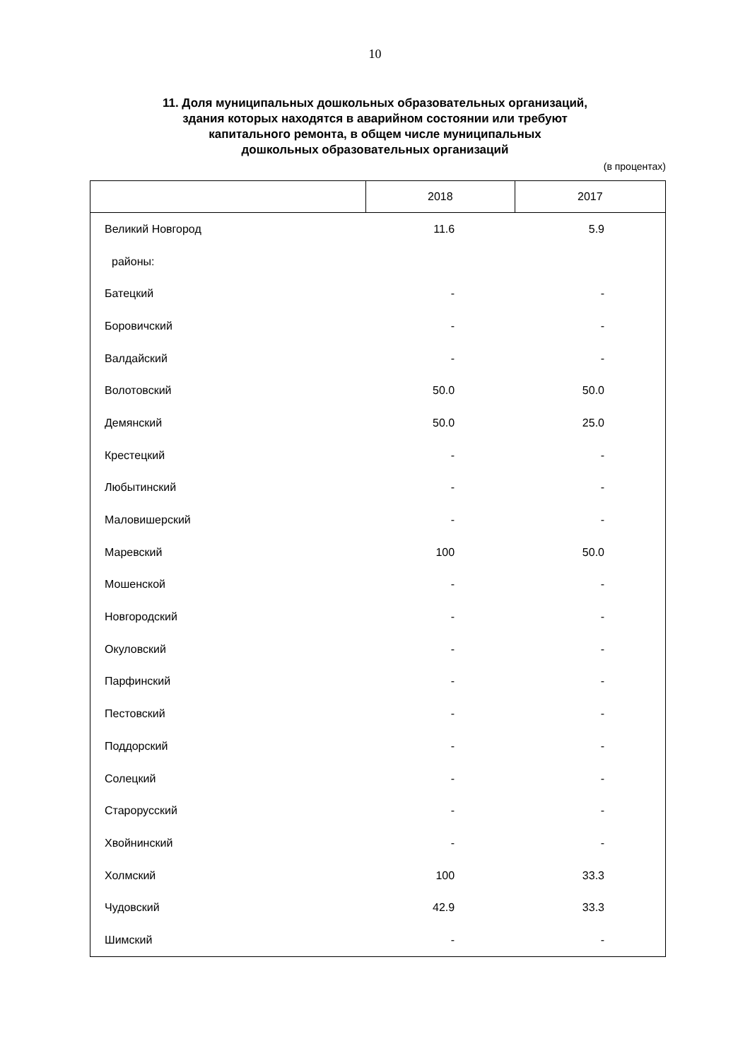10
11. Доля муниципальных дошкольных образовательных организаций,
здания которых находятся в аварийном состоянии или требуют
капитального ремонта, в общем числе муниципальных
дошкольных образовательных организаций
(в процентах)
| | 2018 | 2017 |
| --- | --- | --- |
| Великий Новгород | 11.6 | 5.9 |
| районы: | | |
| Батецкий | - | - |
| Боровичский | - | - |
| Валдайский | - | - |
| Волотовский | 50.0 | 50.0 |
| Демянский | 50.0 | 25.0 |
| Крестецкий | - | - |
| Любытинский | - | - |
| Маловишерский | - | - |
| Маревский | 100 | 50.0 |
| Мошенской | - | - |
| Новгородский | - | - |
| Окуловский | - | - |
| Парфинский | - | - |
| Пестовский | - | - |
| Поддорский | - | - |
| Солецкий | - | - |
| Старорусский | - | - |
| Хвойнинский | - | - |
| Холмский | 100 | 33.3 |
| Чудовский | 42.9 | 33.3 |
| Шимский | - | - |